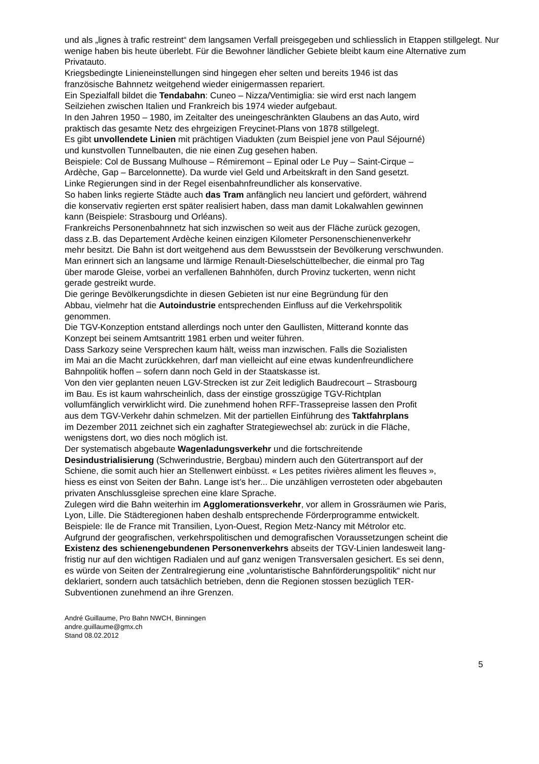und als „lignes à trafic restreint“ dem langsamen Verfall preisgegeben und schliesslich in Etappen stillgelegt. Nur wenige haben bis heute überlebt. Für die Bewohner ländlicher Gebiete bleibt kaum eine Alternative zum Privatauto.
Kriegsbedingte Linieneinstellungen sind hingegen eher selten und bereits 1946 ist das
französische Bahnnetz weitgehend wieder einigermassen repariert.
Ein Spezialfall bildet die Tendabahn: Cuneo – Nizza/Ventimiglia: sie wird erst nach langem
Seilziehen zwischen Italien und Frankreich bis 1974 wieder aufgebaut.
In den Jahren 1950 – 1980, im Zeitalter des uneingeschränkten Glaubens an das Auto, wird
praktisch das gesamte Netz des ehrgeizigen Freycinet-Plans von 1878 stillgelegt.
Es gibt unvollendete Linien mit prächtigen Viadukten (zum Beispiel jene von Paul Séjourné)
und kunstvollen Tunnelbauten, die nie einen Zug gesehen haben.
Beispiele: Col de Bussang Mulhouse – Rémiremont – Epinal oder Le Puy – Saint-Cirque –
Ardèche, Gap – Barcelonnette). Da wurde viel Geld und Arbeitskraft in den Sand gesetzt.
Linke Regierungen sind in der Regel eisenbahnfreundlicher als konservative.
So haben links regierte Städte auch das Tram anfänglich neu lanciert und gefördert, während
die konservativ regierten erst später realisiert haben, dass man damit Lokalwahlen gewinnen
kann (Beispiele: Strasbourg und Orléans).
Frankreichs Personenbahnnetz hat sich inzwischen so weit aus der Fläche zurück gezogen,
dass z.B. das Departement Ardèche keinen einzigen Kilometer Personenschienenverkehr
mehr besitzt. Die Bahn ist dort weitgehend aus dem Bewusstsein der Bevölkerung verschwunden.
Man erinnert sich an langsame und lärmige Renault-Dieselschüttelbecher, die einmal pro Tag
über marode Gleise, vorbei an verfallenen Bahnhöfen, durch Provinz tuckerten, wenn nicht
gerade gestreikt wurde.
Die geringe Bevölkerungsdichte in diesen Gebieten ist nur eine Begründung für den
Abbau, vielmehr hat die Autoindustrie entsprechenden Einfluss auf die Verkehrspolitik
genommen.
Die TGV-Konzeption entstand allerdings noch unter den Gaullisten, Mitterand konnte das
Konzept bei seinem Amtsantritt 1981 erben und weiter führen.
Dass Sarkozy seine Versprechen kaum hält, weiss man inzwischen. Falls die Sozialisten
im Mai an die Macht zurückkehren, darf man vielleicht auf eine etwas kundenfreundlichere
Bahnpolitik hoffen – sofern dann noch Geld in der Staatskasse ist.
Von den vier geplanten neuen LGV-Strecken ist zur Zeit lediglich Baudrecourt – Strasbourg
im Bau. Es ist kaum wahrscheinlich, dass der einstige grosszügige TGV-Richtplan
vollumfänglich verwirklicht wird. Die zunehmend hohen RFF-Trassepreise lassen den Profit
aus dem TGV-Verkehr dahin schmelzen. Mit der partiellen Einführung des Taktfahrplans
im Dezember 2011 zeichnet sich ein zaghafter Strategiewechsel ab: zurück in die Fläche,
wenigstens dort, wo dies noch möglich ist.
Der systematisch abgebaute Wagenladungsverkehr und die fortschreitende
Desindustrialisierung (Schwerindustrie, Bergbau) mindern auch den Gütertransport auf der
Schiene, die somit auch hier an Stellenwert einbüsst. « Les petites rivières aliment les fleuves »,
hiess es einst von Seiten der Bahn. Lange ist’s her... Die unzähligen verrosteten oder abgebauten
privaten Anschlussgleise sprechen eine klare Sprache.
Zulegen wird die Bahn weiterhin im Agglomerationsverkehr, vor allem in Grossräumen wie Paris,
Lyon, Lille. Die Städteregionen haben deshalb entsprechende Förderprogramme entwickelt.
Beispiele: Ile de France mit Transilien, Lyon-Ouest, Region Metz-Nancy mit Métrolor etc.
Aufgrund der geografischen, verkehrspolitischen und demografischen Voraussetzungen scheint die
Existenz des schienengebundenen Personenverkehrs abseits der TGV-Linien landesweit lang-
fristig nur auf den wichtigen Radialen und auf ganz wenigen Transversalen gesichert. Es sei denn,
es würde von Seiten der Zentralregierung eine „voluntaristische Bahnförderungspolitik“ nicht nur
deklariert, sondern auch tatsächlich betrieben, denn die Regionen stossen bezüglich TER-
Subventionen zunehmend an ihre Grenzen.
André Guillaume, Pro Bahn NWCH, Binningen
andre.guillaume@gmx.ch
Stand 08.02.2012
5